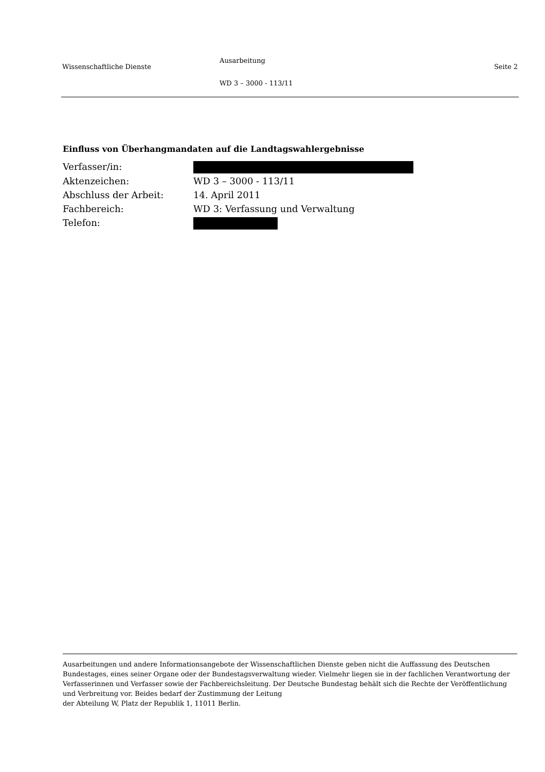Wissenschaftliche Dienste
Ausarbeitung
WD 3 – 3000 - 113/11
Seite 2
Einfluss von Überhangmandaten auf die Landtagswahlergebnisse
| Verfasser/in: | |
| Aktenzeichen: | WD 3 – 3000 - 113/11 |
| Abschluss der Arbeit: | 14. April 2011 |
| Fachbereich: | WD 3: Verfassung und Verwaltung |
| Telefon: | |
Ausarbeitungen und andere Informationsangebote der Wissenschaftlichen Dienste geben nicht die Auffassung des Deutschen Bundestages, eines seiner Organe oder der Bundestagsverwaltung wieder. Vielmehr liegen sie in der fachlichen Verantwortung der Verfasserinnen und Verfasser sowie der Fachbereichsleitung. Der Deutsche Bundestag behält sich die Rechte der Veröffentlichung und Verbreitung vor. Beides bedarf der Zustimmung der Leitung
der Abteilung W, Platz der Republik 1, 11011 Berlin.